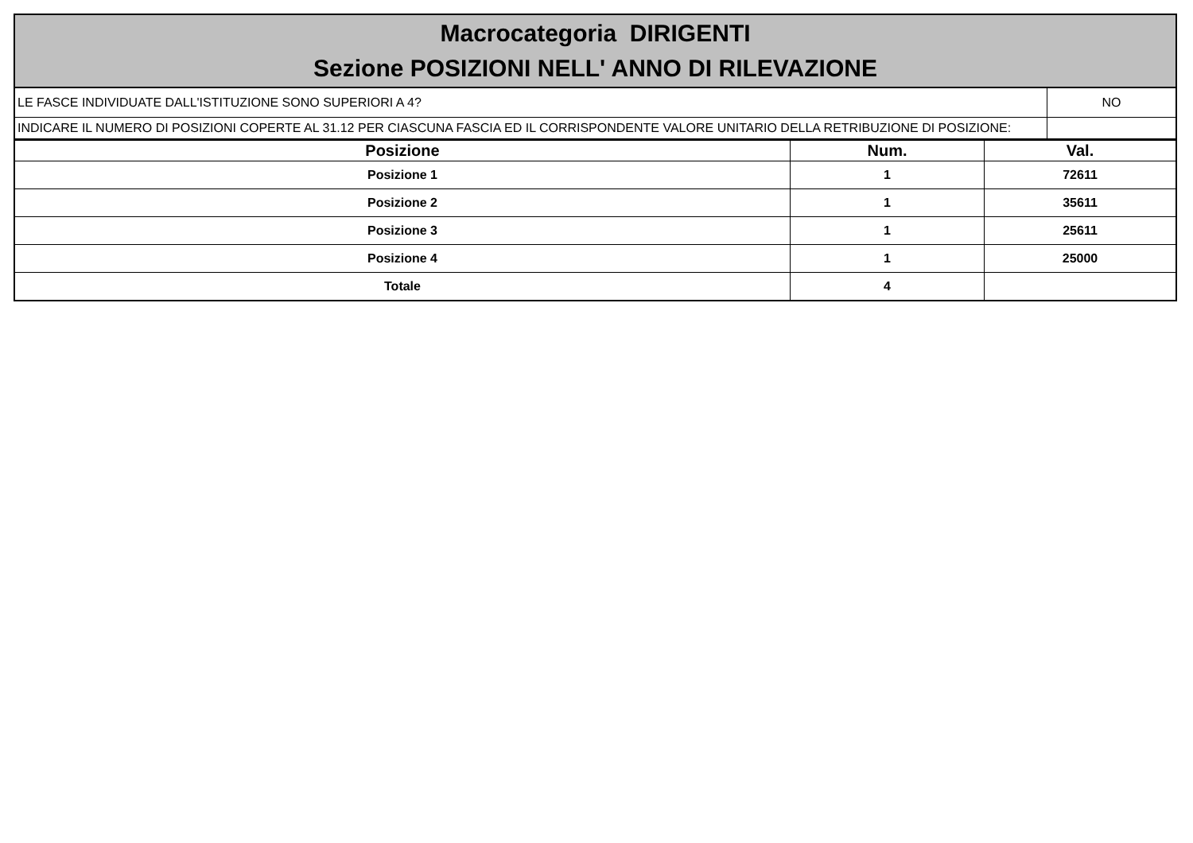| Macrocategoria DIRIGENTI Sezione POSIZIONI NELL' ANNO DI RILEVAZIONE | |
| LE FASCE INDIVIDUATE DALL'ISTITUZIONE SONO SUPERIORI A 4? | NO |
| INDICARE IL NUMERO DI POSIZIONI COPERTE AL 31.12 PER CIASCUNA FASCIA ED IL CORRISPONDENTE VALORE UNITARIO DELLA RETRIBUZIONE DI POSIZIONE: | |
| Posizione | Num. | Val. |
| --- | --- | --- |
| Posizione 1 | 1 | 72611 |
| Posizione 2 | 1 | 35611 |
| Posizione 3 | 1 | 25611 |
| Posizione 4 | 1 | 25000 |
| Totale | 4 | |